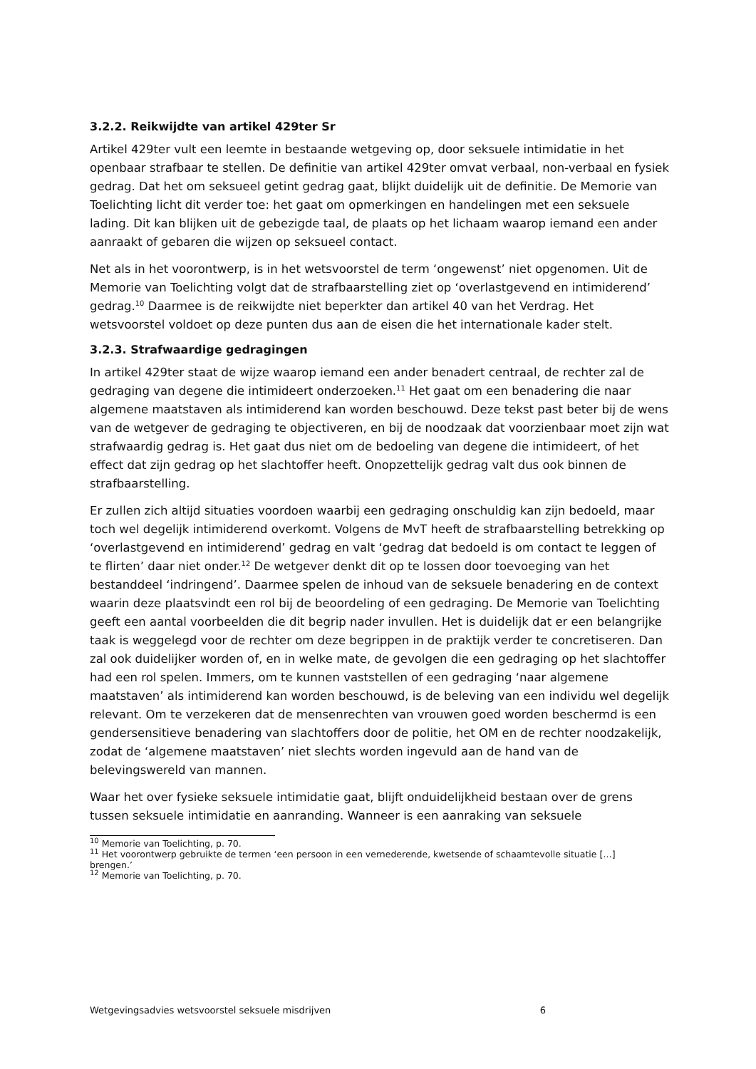3.2.2. Reikwijdte van artikel 429ter Sr
Artikel 429ter vult een leemte in bestaande wetgeving op, door seksuele intimidatie in het openbaar strafbaar te stellen. De definitie van artikel 429ter omvat verbaal, non-verbaal en fysiek gedrag. Dat het om seksueel getint gedrag gaat, blijkt duidelijk uit de definitie. De Memorie van Toelichting licht dit verder toe: het gaat om opmerkingen en handelingen met een seksuele lading. Dit kan blijken uit de gebezigde taal, de plaats op het lichaam waarop iemand een ander aanraakt of gebaren die wijzen op seksueel contact.
Net als in het voorontwerp, is in het wetsvoorstel de term ‘ongewenst’ niet opgenomen. Uit de Memorie van Toelichting volgt dat de strafbaarstelling ziet op ‘overlastgevend en intimiderend’ gedrag.<sup>10</sup> Daarmee is de reikwijdte niet beperkter dan artikel 40 van het Verdrag. Het wetsvoorstel voldoet op deze punten dus aan de eisen die het internationale kader stelt.
3.2.3. Strafwaardige gedragingen
In artikel 429ter staat de wijze waarop iemand een ander benadert centraal, de rechter zal de gedraging van degene die intimideert onderzoeken.<sup>11</sup> Het gaat om een benadering die naar algemene maatstaven als intimiderend kan worden beschouwd. Deze tekst past beter bij de wens van de wetgever de gedraging te objectiveren, en bij de noodzaak dat voorzienbaar moet zijn wat strafwaardig gedrag is. Het gaat dus niet om de bedoeling van degene die intimideert, of het effect dat zijn gedrag op het slachtoffer heeft. Onopzettelijk gedrag valt dus ook binnen de strafbaarstelling.
Er zullen zich altijd situaties voordoen waarbij een gedraging onschuldig kan zijn bedoeld, maar toch wel degelijk intimiderend overkomt. Volgens de MvT heeft de strafbaarstelling betrekking op ‘overlastgevend en intimiderend’ gedrag en valt ‘gedrag dat bedoeld is om contact te leggen of te flirten’ daar niet onder.<sup>12</sup> De wetgever denkt dit op te lossen door toevoeging van het bestanddeel ‘indringend’. Daarmee spelen de inhoud van de seksuele benadering en de context waarin deze plaatsvindt een rol bij de beoordeling of een gedraging. De Memorie van Toelichting geeft een aantal voorbeelden die dit begrip nader invullen. Het is duidelijk dat er een belangrijke taak is weggelegd voor de rechter om deze begrippen in de praktijk verder te concretiseren. Dan zal ook duidelijker worden of, en in welke mate, de gevolgen die een gedraging op het slachtoffer had een rol spelen. Immers, om te kunnen vaststellen of een gedraging ‘naar algemene maatstaven’ als intimiderend kan worden beschouwd, is de beleving van een individu wel degelijk relevant. Om te verzekeren dat de mensenrechten van vrouwen goed worden beschermd is een gendersensitieve benadering van slachtoffers door de politie, het OM en de rechter noodzakelijk, zodat de ‘algemene maatstaven’ niet slechts worden ingevuld aan de hand van de belevingswereld van mannen.
Waar het over fysieke seksuele intimidatie gaat, blijft onduidelijkheid bestaan over de grens tussen seksuele intimidatie en aanranding. Wanneer is een aanraking van seksuele
<sup>10</sup> Memorie van Toelichting, p. 70.
<sup>11</sup> Het voorontwerp gebruikte de termen ‘een persoon in een vernederende, kwetsende of schaamtevolle situatie […] brengen.’
<sup>12</sup> Memorie van Toelichting, p. 70.
Wetgevingsadvies wetsvoorstel seksuele misdrijven 6